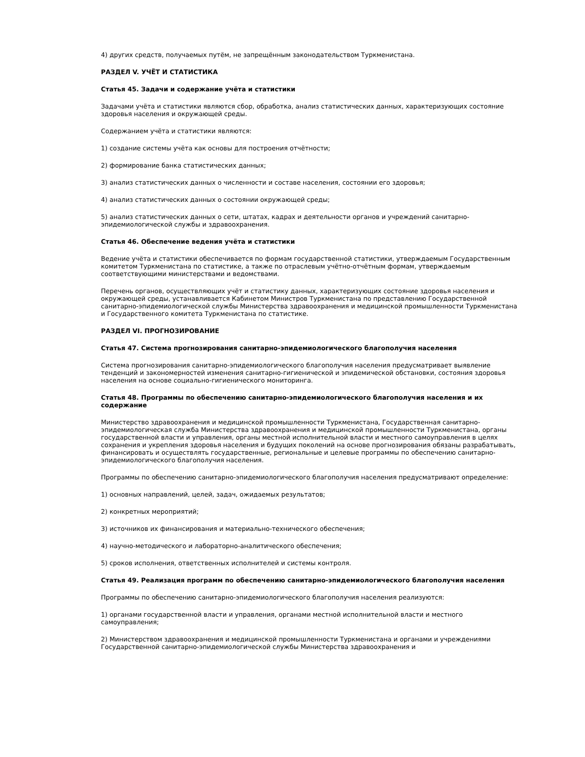4) других средств, получаемых путём, не запрещённым законодательством Туркменистана.
РАЗДЕЛ V. УЧЁТ И СТАТИСТИКА
Статья 45. Задачи и содержание учёта и статистики
Задачами учёта и статистики являются сбор, обработка, анализ статистических данных, характеризующих состояние здоровья населения и окружающей среды.
Содержанием учёта и статистики являются:
1) создание системы учёта как основы для построения отчётности;
2) формирование банка статистических данных;
3) анализ статистических данных о численности и составе населения, состоянии его здоровья;
4) анализ статистических данных о состоянии окружающей среды;
5) анализ статистических данных о сети, штатах, кадрах и деятельности органов и учреждений санитарно-эпидемиологической службы и здравоохранения.
Статья 46. Обеспечение ведения учёта и статистики
Ведение учёта и статистики обеспечивается по формам государственной статистики, утверждаемым Государственным комитетом Туркменистана по статистике, а также по отраслевым учётно-отчётным формам, утверждаемым соответствующими министерствами и ведомствами.
Перечень органов, осуществляющих учёт и статистику данных, характеризующих состояние здоровья населения и окружающей среды, устанавливается Кабинетом Министров Туркменистана по представлению Государственной санитарно-эпидемиологической службы Министерства здравоохранения и медицинской промышленности Туркменистана и Государственного комитета Туркменистана по статистике.
РАЗДЕЛ VI. ПРОГНОЗИРОВАНИЕ
Статья 47. Система прогнозирования санитарно-эпидемиологического благополучия населения
Система прогнозирования санитарно-эпидемиологического благополучия населения предусматривает выявление тенденций и закономерностей изменения санитарно-гигиенической и эпидемической обстановки, состояния здоровья населения на основе социально-гигиенического мониторинга.
Статья 48. Программы по обеспечению санитарно-эпидемиологического благополучия населения и их содержание
Министерство здравоохранения и медицинской промышленности Туркменистана, Государственная санитарно-эпидемиологическая служба Министерства здравоохранения и медицинской промышленности Туркменистана, органы государственной власти и управления, органы местной исполнительной власти и местного самоуправления в целях сохранения и укрепления здоровья населения и будущих поколений на основе прогнозирования обязаны разрабатывать, финансировать и осуществлять государственные, региональные и целевые программы по обеспечению санитарно-эпидемиологического благополучия населения.
Программы по обеспечению санитарно-эпидемиологического благополучия населения предусматривают определение:
1) основных направлений, целей, задач, ожидаемых результатов;
2) конкретных мероприятий;
3) источников их финансирования и материально-технического обеспечения;
4) научно-методического и лабораторно-аналитического обеспечения;
5) сроков исполнения, ответственных исполнителей и системы контроля.
Статья 49. Реализация программ по обеспечению санитарно-эпидемиологического благополучия населения
Программы по обеспечению санитарно-эпидемиологического благополучия населения реализуются:
1) органами государственной власти и управления, органами местной исполнительной власти и местного самоуправления;
2) Министерством здравоохранения и медицинской промышленности Туркменистана и органами и учреждениями Государственной санитарно-эпидемиологической службы Министерства здравоохранения и